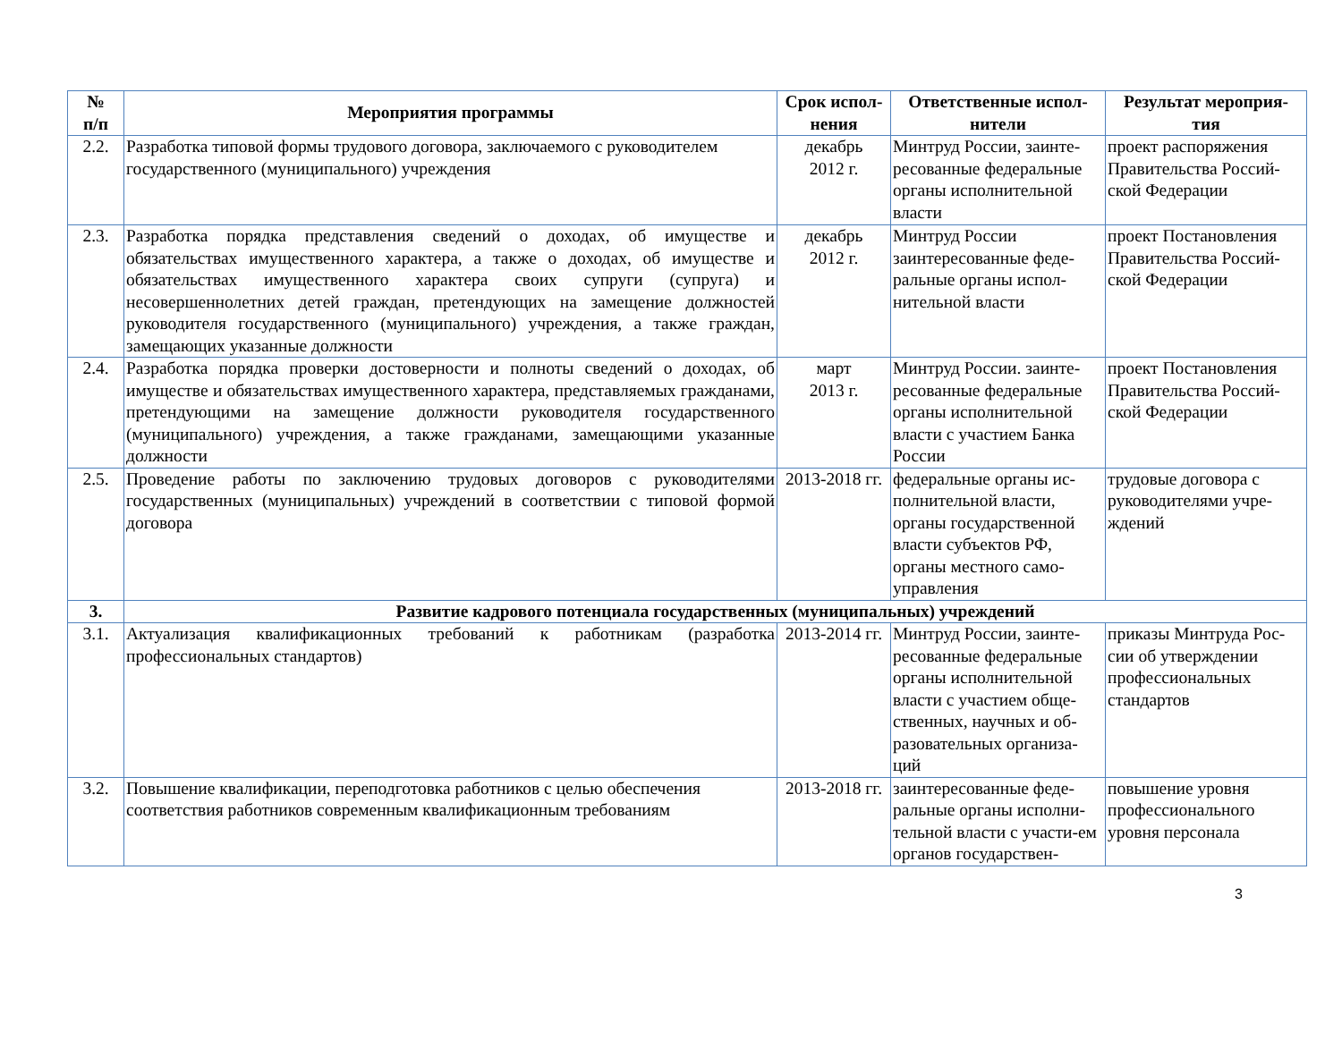| № п/п | Мероприятия программы | Срок испол- нения | Ответственные испол- нители | Результат мероприя- тия |
| --- | --- | --- | --- | --- |
| 2.2. | Разработка типовой формы трудового договора, заключаемого с руководителем государственного (муниципального) учреждения | декабрь 2012 г. | Минтруд России, заинте-ресованные федеральные органы исполнительной власти | проект распоряжения Правительства Россий-ской Федерации |
| 2.3. | Разработка порядка представления сведений о доходах, об имуществе и обязательствах имущественного характера, а также о доходах, об имуществе и обязательствах имущественного характера своих супруги (супруга) и несовершеннолетних детей граждан, претендующих на замещение должностей руководителя государственного (муниципального) учреждения, а также граждан, замещающих указанные должности | декабрь 2012 г. | Минтруд России заинтересованные феде-ральные органы испол-нительной власти | проект Постановления Правительства Россий-ской Федерации |
| 2.4. | Разработка порядка проверки достоверности и полноты сведений о доходах, об имуществе и обязательствах имущественного характера, представляемых гражданами, претендующими на замещение должности руководителя государственного (муниципального) учреждения, а также гражданами, замещающими указанные должности | март 2013 г. | Минтруд России. заинте-ресованные федеральные органы исполнительной власти с участием Банка России | проект Постановления Правительства Россий-ской Федерации |
| 2.5. | Проведение работы по заключению трудовых договоров с руководителями государственных (муниципальных) учреждений в соответствии с типовой формой договора | 2013-2018 гг. | федеральные органы ис-полнительной власти, органы государственной власти субъектов РФ, органы местного само-управления | трудовые договора с руководителями учре-ждений |
| 3. | Развитие кадрового потенциала государственных (муниципальных) учреждений | | | |
| 3.1. | Актуализация квалификационных требований к работникам (разработка профессиональных стандартов) | 2013-2014 гг. | Минтруд России, заинте-ресованные федеральные органы исполнительной власти с участием обще-ственных, научных и об-разовательных организа-ций | приказы Минтруда Рос-сии об утверждении профессиональных стандартов |
| 3.2. | Повышение квалификации, переподготовка работников с целью обеспечения соответствия работников современным квалификационным требованиям | 2013-2018 гг. | заинтересованные феде-ральные органы исполни-тельной власти с участи-ем органов государствен- | повышение уровня профессионального уровня персонала |
3